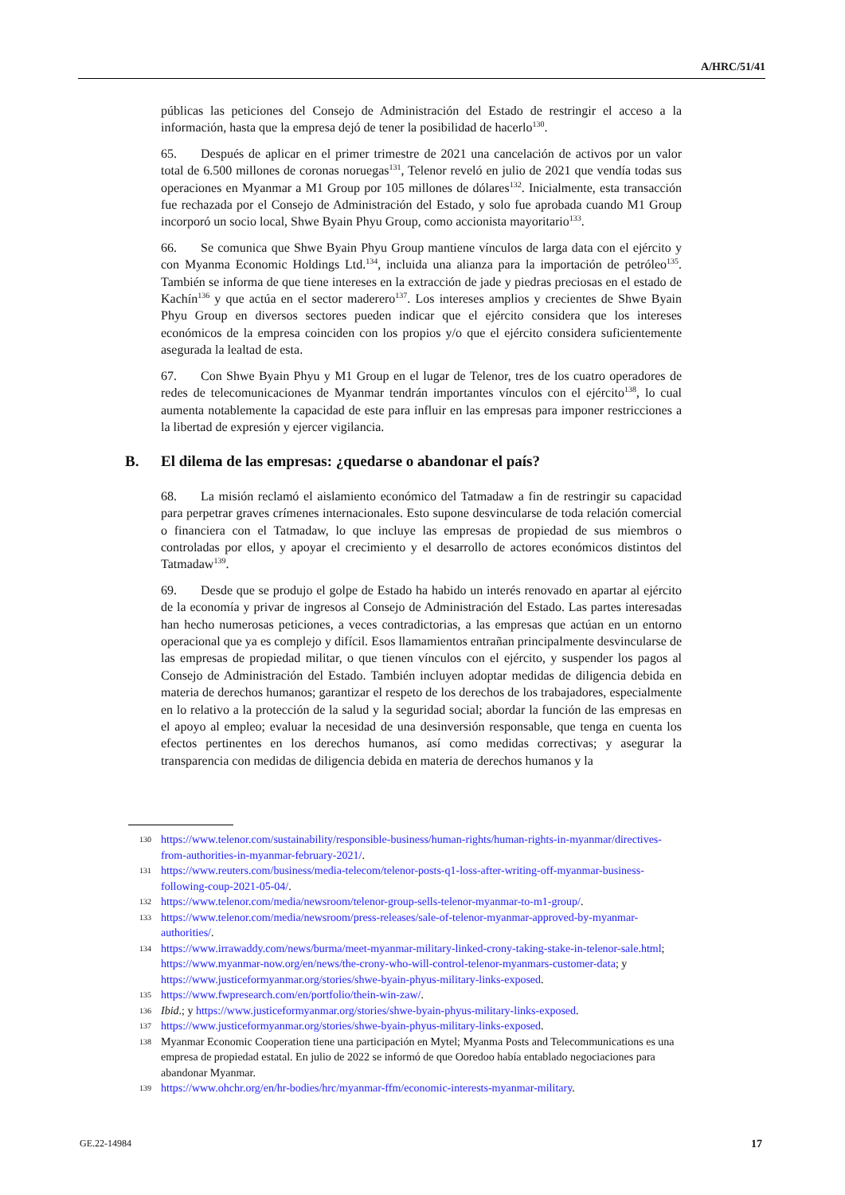A/HRC/51/41
públicas las peticiones del Consejo de Administración del Estado de restringir el acceso a la información, hasta que la empresa dejó de tener la posibilidad de hacerlo<sup>130</sup>.
65. Después de aplicar en el primer trimestre de 2021 una cancelación de activos por un valor total de 6.500 millones de coronas noruegas<sup>131</sup>, Telenor reveló en julio de 2021 que vendía todas sus operaciones en Myanmar a M1 Group por 105 millones de dólares<sup>132</sup>. Inicialmente, esta transacción fue rechazada por el Consejo de Administración del Estado, y solo fue aprobada cuando M1 Group incorporó un socio local, Shwe Byain Phyu Group, como accionista mayoritario<sup>133</sup>.
66. Se comunica que Shwe Byain Phyu Group mantiene vínculos de larga data con el ejército y con Myanma Economic Holdings Ltd.<sup>134</sup>, incluida una alianza para la importación de petróleo<sup>135</sup>. También se informa de que tiene intereses en la extracción de jade y piedras preciosas en el estado de Kachín<sup>136</sup> y que actúa en el sector maderero<sup>137</sup>. Los intereses amplios y crecientes de Shwe Byain Phyu Group en diversos sectores pueden indicar que el ejército considera que los intereses económicos de la empresa coinciden con los propios y/o que el ejército considera suficientemente asegurada la lealtad de esta.
67. Con Shwe Byain Phyu y M1 Group en el lugar de Telenor, tres de los cuatro operadores de redes de telecomunicaciones de Myanmar tendrán importantes vínculos con el ejército<sup>138</sup>, lo cual aumenta notablemente la capacidad de este para influir en las empresas para imponer restricciones a la libertad de expresión y ejercer vigilancia.
B. El dilema de las empresas: ¿quedarse o abandonar el país?
68. La misión reclamó el aislamiento económico del Tatmadaw a fin de restringir su capacidad para perpetrar graves crímenes internacionales. Esto supone desvincularse de toda relación comercial o financiera con el Tatmadaw, lo que incluye las empresas de propiedad de sus miembros o controladas por ellos, y apoyar el crecimiento y el desarrollo de actores económicos distintos del Tatmadaw<sup>139</sup>.
69. Desde que se produjo el golpe de Estado ha habido un interés renovado en apartar al ejército de la economía y privar de ingresos al Consejo de Administración del Estado. Las partes interesadas han hecho numerosas peticiones, a veces contradictorias, a las empresas que actúan en un entorno operacional que ya es complejo y difícil. Esos llamamientos entrañan principalmente desvincularse de las empresas de propiedad militar, o que tienen vínculos con el ejército, y suspender los pagos al Consejo de Administración del Estado. También incluyen adoptar medidas de diligencia debida en materia de derechos humanos; garantizar el respeto de los derechos de los trabajadores, especialmente en lo relativo a la protección de la salud y la seguridad social; abordar la función de las empresas en el apoyo al empleo; evaluar la necesidad de una desinversión responsable, que tenga en cuenta los efectos pertinentes en los derechos humanos, así como medidas correctivas; y asegurar la transparencia con medidas de diligencia debida en materia de derechos humanos y la
130 https://www.telenor.com/sustainability/responsible-business/human-rights/human-rights-in-myanmar/directives-from-authorities-in-myanmar-february-2021/.
131 https://www.reuters.com/business/media-telecom/telenor-posts-q1-loss-after-writing-off-myanmar-business-following-coup-2021-05-04/.
132 https://www.telenor.com/media/newsroom/telenor-group-sells-telenor-myanmar-to-m1-group/.
133 https://www.telenor.com/media/newsroom/press-releases/sale-of-telenor-myanmar-approved-by-myanmar-authorities/.
134 https://www.irrawaddy.com/news/burma/meet-myanmar-military-linked-crony-taking-stake-in-telenor-sale.html; https://www.myanmar-now.org/en/news/the-crony-who-will-control-telenor-myanmars-customer-data; y https://www.justiceformyanmar.org/stories/shwe-byain-phyus-military-links-exposed.
135 https://www.fwpresearch.com/en/portfolio/thein-win-zaw/.
136 Ibid.; y https://www.justiceformyanmar.org/stories/shwe-byain-phyus-military-links-exposed.
137 https://www.justiceformyanmar.org/stories/shwe-byain-phyus-military-links-exposed.
138 Myanmar Economic Cooperation tiene una participación en Mytel; Myanma Posts and Telecommunications es una empresa de propiedad estatal. En julio de 2022 se informó de que Ooredoo había entablado negociaciones para abandonar Myanmar.
139 https://www.ohchr.org/en/hr-bodies/hrc/myanmar-ffm/economic-interests-myanmar-military.
GE.22-14984 17